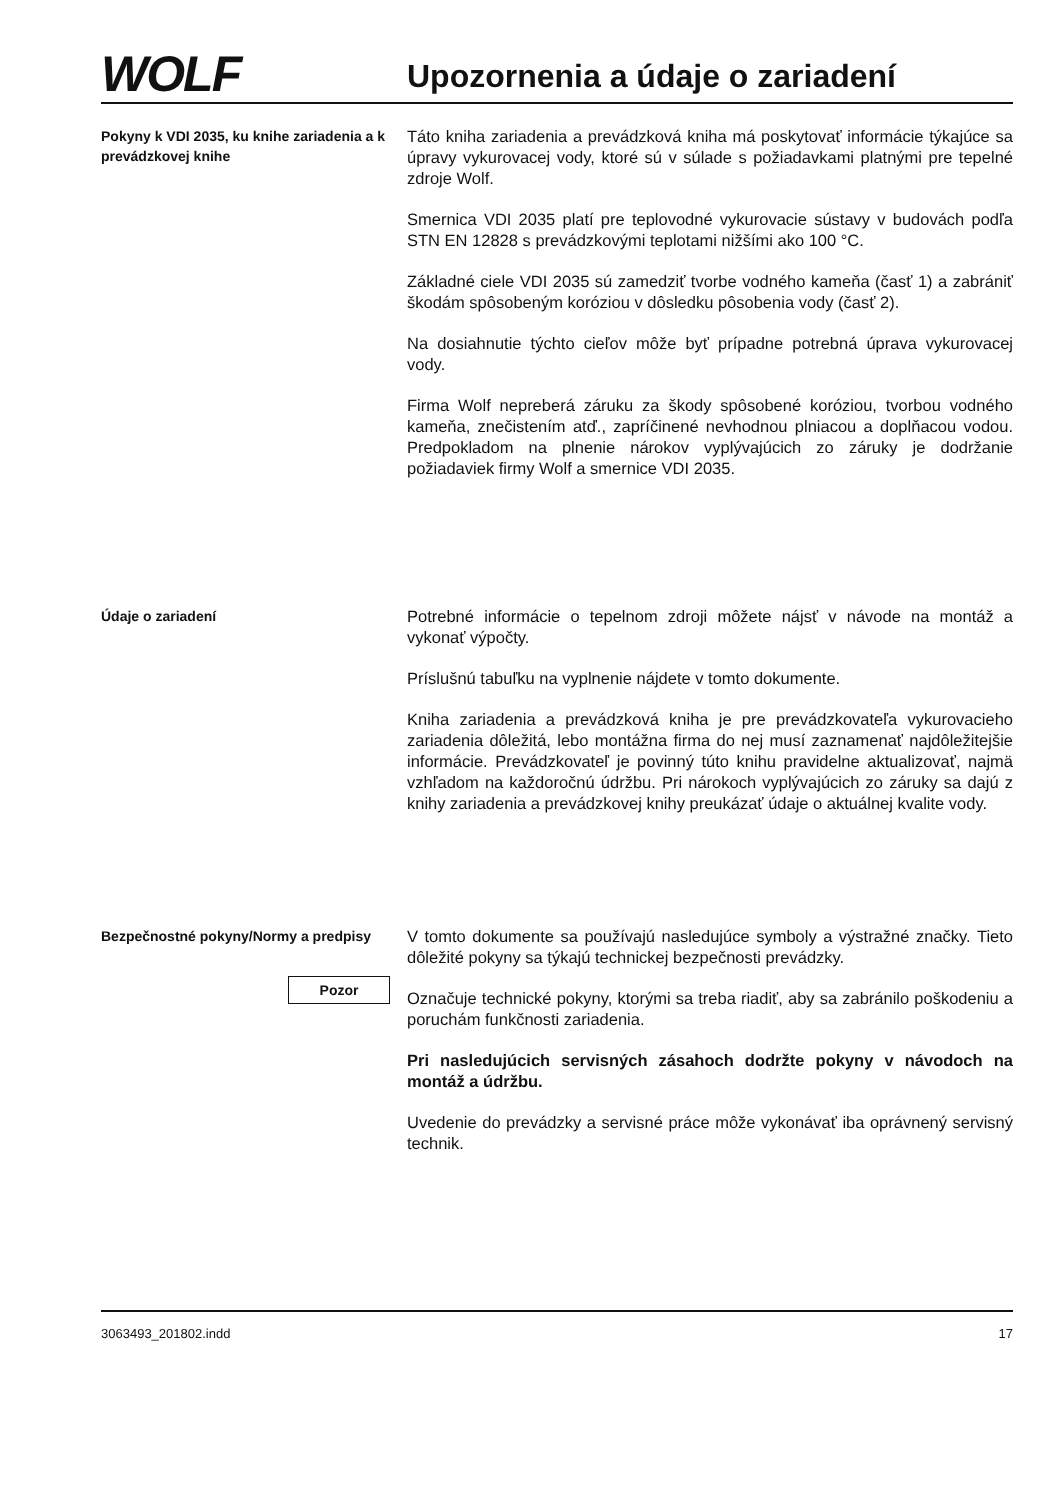WOLF
Upozornenia a údaje o zariadení
Pokyny k VDI 2035, ku knihe zariadenia a k prevádzkovej knihe
Táto kniha zariadenia a prevádzková kniha má poskytovať informácie týkajúce sa úpravy vykurovacej vody, ktoré sú v súlade s požiadavkami platnými pre tepelné zdroje Wolf.
Smernica VDI 2035 platí pre teplovodné vykurovacie sústavy v budovách podľa STN EN 12828 s prevádzkovými teplotami nižšími ako 100 °C.
Základné ciele VDI 2035 sú zamedziť tvorbe vodného kameňa (časť 1) a zabrániť škodám spôsobeným koróziou v dôsledku pôsobenia vody (časť 2).
Na dosiahnutie týchto cieľov môže byť prípadne potrebná úprava vykurovacej vody.
Firma Wolf nepreberá záruku za škody spôsobené koróziou, tvorbou vodného kameňa, znečistením atď., zapríčinené nevhodnou plniacou a doplňacou vodou. Predpokladom na plnenie nárokov vyplývajúcich zo záruky je dodržanie požiadaviek firmy Wolf a smernice VDI 2035.
Údaje o zariadení
Potrebné informácie o tepelnom zdroji môžete nájsť v návode na montáž a vykonať výpočty.
Príslušnú tabuľku na vyplnenie nájdete v tomto dokumente.
Kniha zariadenia a prevádzková kniha je pre prevádzkovateľa vykurovacieho zariadenia dôležitá, lebo montážna firma do nej musí zaznamenať najdôležitejšie informácie. Prevádzkovateľ je povinný túto knihu pravidelne aktualizovať, najmä vzhľadom na každoročnú údržbu. Pri nárokoch vyplývajúcich zo záruky sa dajú z knihy zariadenia a prevádzkovej knihy preukázať údaje o aktuálnej kvalite vody.
Bezpečnostné pokyny/Normy a predpisy
Pozor
V tomto dokumente sa používajú nasledujúce symboly a výstražné značky. Tieto dôležité pokyny sa týkajú technickej bezpečnosti prevádzky.
Označuje technické pokyny, ktorými sa treba riadiť, aby sa zabránilo poškodeniu a poruchám funkčnosti zariadenia.
Pri nasledujúcich servisných zásahoch dodržte pokyny v návodoch na montáž a údržbu.
Uvedenie do prevádzky a servisné práce môže vykonávať iba oprávnený servisný technik.
3063493_201802.indd 17